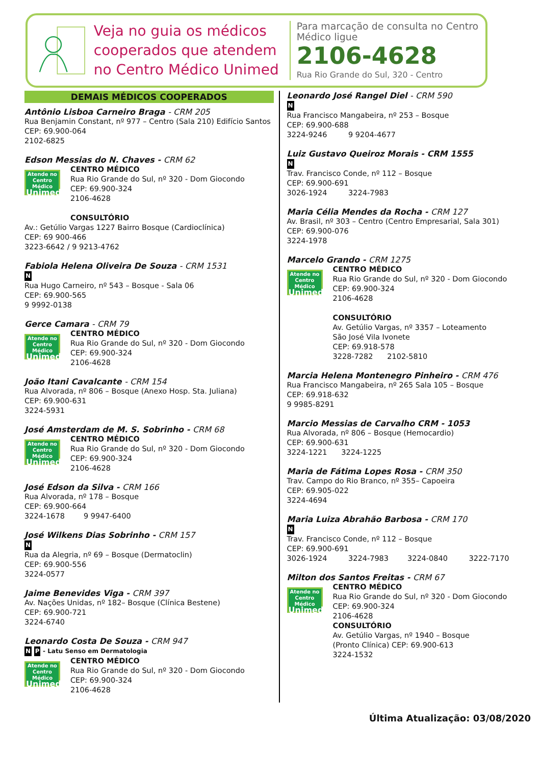Veja no guia os médicos cooperados que atendem no Centro Médico Unimed
Para marcação de consulta no Centro Médico ligue
2106-4628
Rua Rio Grande do Sul, 320 - Centro
DEMAIS MÉDICOS COOPERADOS
Antônio Lisboa Carneiro Braga - CRM 205
Rua Benjamin Constant, nº 977 – Centro (Sala 210) Edifício Santos
CEP: 69.900-064
2102-6825
Edson Messias do N. Chaves - CRM 62
Atende no
Centro Médico
Unimed
CENTRO MÉDICO
Rua Rio Grande do Sul, nº 320 - Dom Giocondo
CEP: 69.900-324
2106-4628
CONSULTÓRIO
Av.: Getúlio Vargas 1227 Bairro Bosque (Cardioclínica)
CEP: 69 900-466
3223-6642 / 9 9213-4762
Fabiola Helena Oliveira De Souza - CRM 1531
N
Rua Hugo Carneiro, nº 543 – Bosque - Sala 06
CEP: 69.900-565
9 9992-0138
Gerce Camara - CRM 79
Atende no
Centro Médico
Unimed
CENTRO MÉDICO
Rua Rio Grande do Sul, nº 320 - Dom Giocondo
CEP: 69.900-324
2106-4628
João Itani Cavalcante - CRM 154
Rua Alvorada, nº 806 – Bosque (Anexo Hosp. Sta. Juliana)
CEP: 69.900-631
3224-5931
José Amsterdam de M. S. Sobrinho - CRM 68
Atende no
Centro Médico
Unimed
CENTRO MÉDICO
Rua Rio Grande do Sul, nº 320 - Dom Giocondo
CEP: 69.900-324
2106-4628
José Edson da Silva - CRM 166
Rua Alvorada, nº 178 – Bosque
CEP: 69.900-664
3224-1678 9 9947-6400
José Wilkens Dias Sobrinho - CRM 157
N
Rua da Alegria, nº 69 – Bosque (Dermatoclin)
CEP: 69.900-556
3224-0577
Jaime Benevides Viga - CRM 397
Av. Nações Unidas, nº 182– Bosque (Clínica Bestene)
CEP: 69.900-721
3224-6740
Leonardo Costa De Souza - CRM 947
N P - Latu Senso em Dermatologia
Atende no
Centro Médico
Unimed
CENTRO MÉDICO
Rua Rio Grande do Sul, nº 320 - Dom Giocondo
CEP: 69.900-324
2106-4628
Leonardo José Rangel Diel - CRM 590
N
Rua Francisco Mangabeira, nº 253 – Bosque
CEP: 69.900-688
3224-9246 9 9204-4677
Luiz Gustavo Queiroz Morais - CRM 1555
N
Trav. Francisco Conde, nº 112 – Bosque
CEP: 69.900-691
3026-1924 3224-7983
Maria Célia Mendes da Rocha - CRM 127
Av. Brasil, nº 303 – Centro (Centro Empresarial, Sala 301)
CEP: 69.900-076
3224-1978
Marcelo Grando - CRM 1275
Atende no
Centro Médico
Unimed
CENTRO MÉDICO
Rua Rio Grande do Sul, nº 320 - Dom Giocondo
CEP: 69.900-324
2106-4628
CONSULTÓRIO
Av. Getúlio Vargas, nº 3357 – Loteamento
São José Vila Ivonete
CEP: 69.918-578
3228-7282 2102-5810
Marcia Helena Montenegro Pinheiro - CRM 476
Rua Francisco Mangabeira, nº 265 Sala 105 – Bosque
CEP: 69.918-632
9 9985-8291
Marcio Messias de Carvalho CRM - 1053
Rua Alvorada, nº 806 – Bosque (Hemocardio)
CEP: 69.900-631
3224-1221 3224-1225
Maria de Fátima Lopes Rosa - CRM 350
Trav. Campo do Rio Branco, nº 355– Capoeira
CEP: 69.905-022
3224-4694
Maria Luiza Abrahão Barbosa - CRM 170
N
Trav. Francisco Conde, nº 112 – Bosque
CEP: 69.900-691
3026-1924 3224-7983 3224-0840 3222-7170
Milton dos Santos Freitas - CRM 67
Atende no
Centro Médico
Unimed
CENTRO MÉDICO
Rua Rio Grande do Sul, nº 320 - Dom Giocondo
CEP: 69.900-324
2106-4628
CONSULTÓRIO
Av. Getúlio Vargas, nº 1940 – Bosque
(Pronto Clínica) CEP: 69.900-613
3224-1532
Última Atualização: 03/08/2020